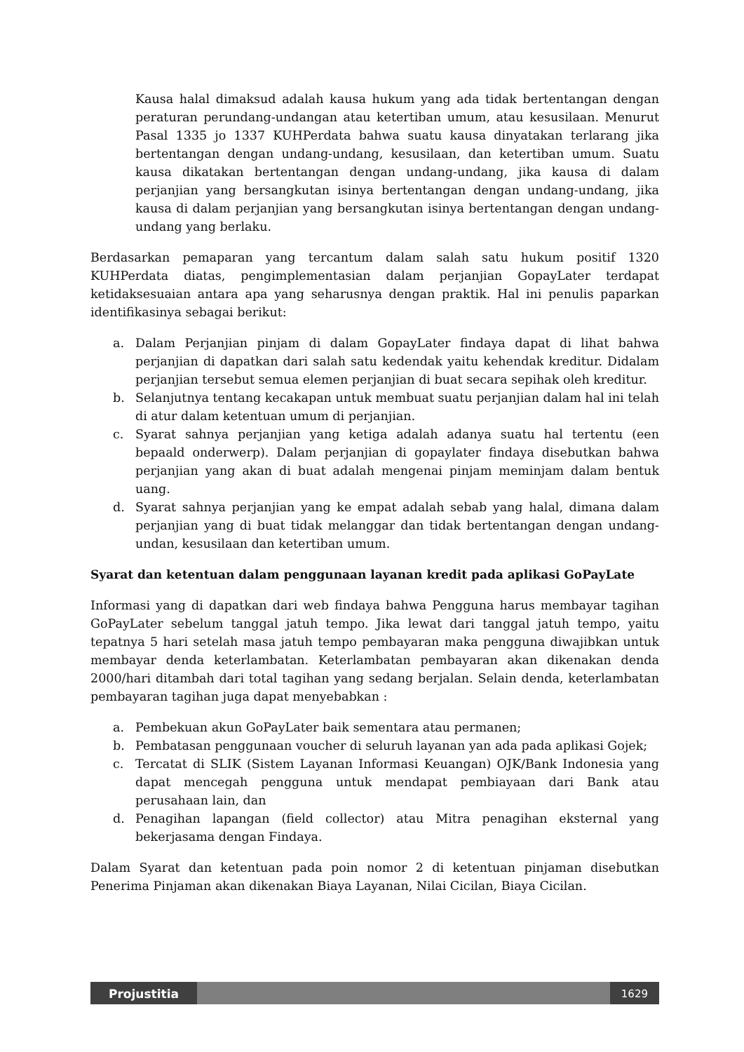Kausa halal dimaksud adalah kausa hukum yang ada tidak bertentangan dengan peraturan perundang-undangan atau ketertiban umum, atau kesusilaan. Menurut Pasal 1335 jo 1337 KUHPerdata bahwa suatu kausa dinyatakan terlarang jika bertentangan dengan undang-undang, kesusilaan, dan ketertiban umum. Suatu kausa dikatakan bertentangan dengan undang-undang, jika kausa di dalam perjanjian yang bersangkutan isinya bertentangan dengan undang-undang, jika kausa di dalam perjanjian yang bersangkutan isinya bertentangan dengan undang-undang yang berlaku.
Berdasarkan pemaparan yang tercantum dalam salah satu hukum positif 1320 KUHPerdata diatas, pengimplementasian dalam perjanjian GopayLater terdapat ketidaksesuaian antara apa yang seharusnya dengan praktik. Hal ini penulis paparkan identifikasinya sebagai berikut:
a. Dalam Perjanjian pinjam di dalam GopayLater findaya dapat di lihat bahwa perjanjian di dapatkan dari salah satu kedendak yaitu kehendak kreditur. Didalam perjanjian tersebut semua elemen perjanjian di buat secara sepihak oleh kreditur.
b. Selanjutnya tentang kecakapan untuk membuat suatu perjanjian dalam hal ini telah di atur dalam ketentuan umum di perjanjian.
c. Syarat sahnya perjanjian yang ketiga adalah adanya suatu hal tertentu (een bepaald onderwerp). Dalam perjanjian di gopaylater findaya disebutkan bahwa perjanjian yang akan di buat adalah mengenai pinjam meminjam dalam bentuk uang.
d. Syarat sahnya perjanjian yang ke empat adalah sebab yang halal, dimana dalam perjanjian yang di buat tidak melanggar dan tidak bertentangan dengan undang-undan, kesusilaan dan ketertiban umum.
Syarat dan ketentuan dalam penggunaan layanan kredit pada aplikasi GoPayLate
Informasi yang di dapatkan dari web findaya bahwa Pengguna harus membayar tagihan GoPayLater sebelum tanggal jatuh tempo. Jika lewat dari tanggal jatuh tempo, yaitu tepatnya 5 hari setelah masa jatuh tempo pembayaran maka pengguna diwajibkan untuk membayar denda keterlambatan. Keterlambatan pembayaran akan dikenakan denda 2000/hari ditambah dari total tagihan yang sedang berjalan. Selain denda, keterlambatan pembayaran tagihan juga dapat menyebabkan :
a. Pembekuan akun GoPayLater baik sementara atau permanen;
b. Pembatasan penggunaan voucher di seluruh layanan yan ada pada aplikasi Gojek;
c. Tercatat di SLIK (Sistem Layanan Informasi Keuangan) OJK/Bank Indonesia yang dapat mencegah pengguna untuk mendapat pembiayaan dari Bank atau perusahaan lain, dan
d. Penagihan lapangan (field collector) atau Mitra penagihan eksternal yang bekerjasama dengan Findaya.
Dalam Syarat dan ketentuan pada poin nomor 2 di ketentuan pinjaman disebutkan Penerima Pinjaman akan dikenakan Biaya Layanan, Nilai Cicilan, Biaya Cicilan.
Projustitia 1629